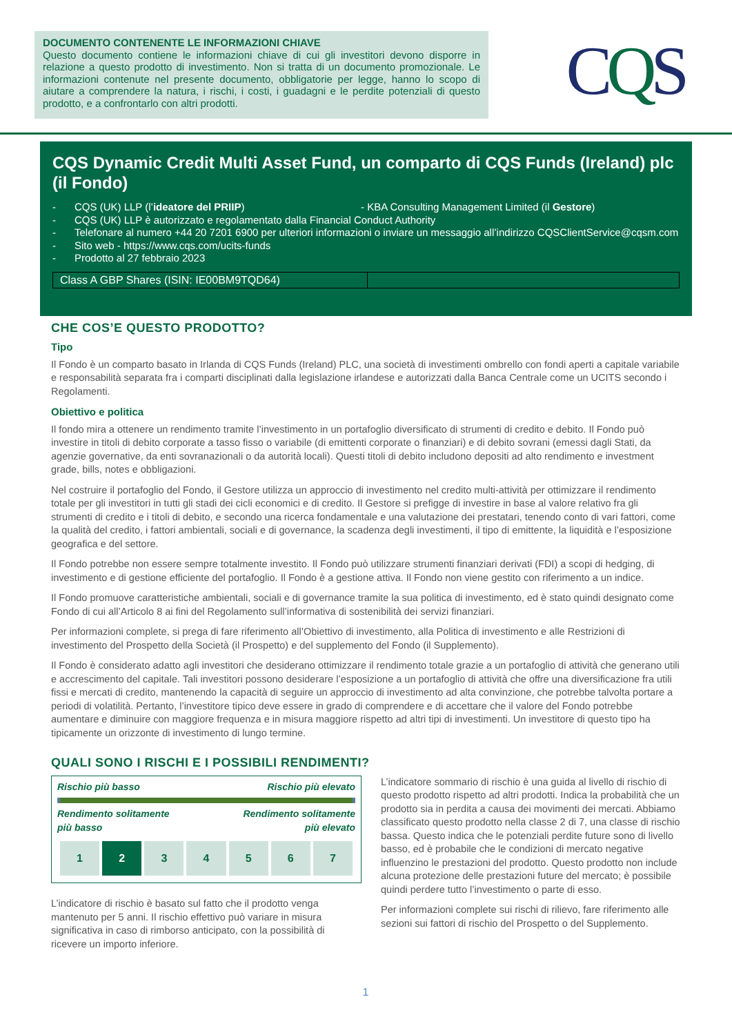DOCUMENTO CONTENENTE LE INFORMAZIONI CHIAVE
Questo documento contiene le informazioni chiave di cui gli investitori devono disporre in relazione a questo prodotto di investimento. Non si tratta di un documento promozionale. Le informazioni contenute nel presente documento, obbligatorie per legge, hanno lo scopo di aiutare a comprendere la natura, i rischi, i costi, i guadagni e le perdite potenziali di questo prodotto, e a confrontarlo con altri prodotti.
CQS
CQS Dynamic Credit Multi Asset Fund, un comparto di CQS Funds (Ireland) plc (il Fondo)
- CQS (UK) LLP (l’ideatore del PRIIP) - KBA Consulting Management Limited (il Gestore)
- CQS (UK) LLP è autorizzato e regolamentato dalla Financial Conduct Authority
- Telefonare al numero +44 20 7201 6900 per ulteriori informazioni o inviare un messaggio all’indirizzo CQSClientService@cqsm.com
- Sito web - https://www.cqs.com/ucits-funds
- Prodotto al 27 febbraio 2023
Class A GBP Shares (ISIN: IE00BM9TQD64)
CHE COS’E QUESTO PRODOTTO?
Tipo
Il Fondo è un comparto basato in Irlanda di CQS Funds (Ireland) PLC, una società di investimenti ombrello con fondi aperti a capitale variabile e responsabilità separata fra i comparti disciplinati dalla legislazione irlandese e autorizzati dalla Banca Centrale come un UCITS secondo i Regolamenti.
Obiettivo e politica
Il fondo mira a ottenere un rendimento tramite l’investimento in un portafoglio diversificato di strumenti di credito e debito. Il Fondo può investire in titoli di debito corporate a tasso fisso o variabile (di emittenti corporate o finanziari) e di debito sovrani (emessi dagli Stati, da agenzie governative, da enti sovranazionali o da autorità locali). Questi titoli di debito includono depositi ad alto rendimento e investment grade, bills, notes e obbligazioni.
Nel costruire il portafoglio del Fondo, il Gestore utilizza un approccio di investimento nel credito multi-attività per ottimizzare il rendimento totale per gli investitori in tutti gli stadi dei cicli economici e di credito. Il Gestore si prefigge di investire in base al valore relativo fra gli strumenti di credito e i titoli di debito, e secondo una ricerca fondamentale e una valutazione dei prestatari, tenendo conto di vari fattori, come la qualità del credito, i fattori ambientali, sociali e di governance, la scadenza degli investimenti, il tipo di emittente, la liquidità e l’esposizione geografica e del settore.
Il Fondo potrebbe non essere sempre totalmente investito. Il Fondo può utilizzare strumenti finanziari derivati (FDI) a scopi di hedging, di investimento e di gestione efficiente del portafoglio. Il Fondo è a gestione attiva. Il Fondo non viene gestito con riferimento a un indice.
Il Fondo promuove caratteristiche ambientali, sociali e di governance tramite la sua politica di investimento, ed è stato quindi designato come Fondo di cui all’Articolo 8 ai fini del Regolamento sull’informativa di sostenibilità dei servizi finanziari.
Per informazioni complete, si prega di fare riferimento all’Obiettivo di investimento, alla Politica di investimento e alle Restrizioni di investimento del Prospetto della Società (il Prospetto) e del supplemento del Fondo (il Supplemento).
Il Fondo è considerato adatto agli investitori che desiderano ottimizzare il rendimento totale grazie a un portafoglio di attività che generano utili e accrescimento del capitale. Tali investitori possono desiderare l’esposizione a un portafoglio di attività che offre una diversificazione fra utili fissi e mercati di credito, mantenendo la capacità di seguire un approccio di investimento ad alta convinzione, che potrebbe talvolta portare a periodi di volatilità. Pertanto, l’investitore tipico deve essere in grado di comprendere e di accettare che il valore del Fondo potrebbe aumentare e diminuire con maggiore frequenza e in misura maggiore rispetto ad altri tipi di investimenti. Un investitore di questo tipo ha tipicamente un orizzonte di investimento di lungo termine.
QUALI SONO I RISCHI E I POSSIBILI RENDIMENTI?
Rischio più basso Rischio più elevato
Rendimento solitamente
più basso Rendimento solitamente
più elevato
| 1 | 2 | 3 | 4 | 5 | 6 | 7 |
L’indicatore di rischio è basato sul fatto che il prodotto venga mantenuto per 5 anni. Il rischio effettivo può variare in misura significativa in caso di rimborso anticipato, con la possibilità di ricevere un importo inferiore.
L’indicatore sommario di rischio è una guida al livello di rischio di questo prodotto rispetto ad altri prodotti. Indica la probabilità che un prodotto sia in perdita a causa dei movimenti dei mercati. Abbiamo classificato questo prodotto nella classe 2 di 7, una classe di rischio bassa. Questo indica che le potenziali perdite future sono di livello basso, ed è probabile che le condizioni di mercato negative influenzino le prestazioni del prodotto. Questo prodotto non include alcuna protezione delle prestazioni future del mercato; è possibile quindi perdere tutto l’investimento o parte di esso.
Per informazioni complete sui rischi di rilievo, fare riferimento alle sezioni sui fattori di rischio del Prospetto o del Supplemento.
1